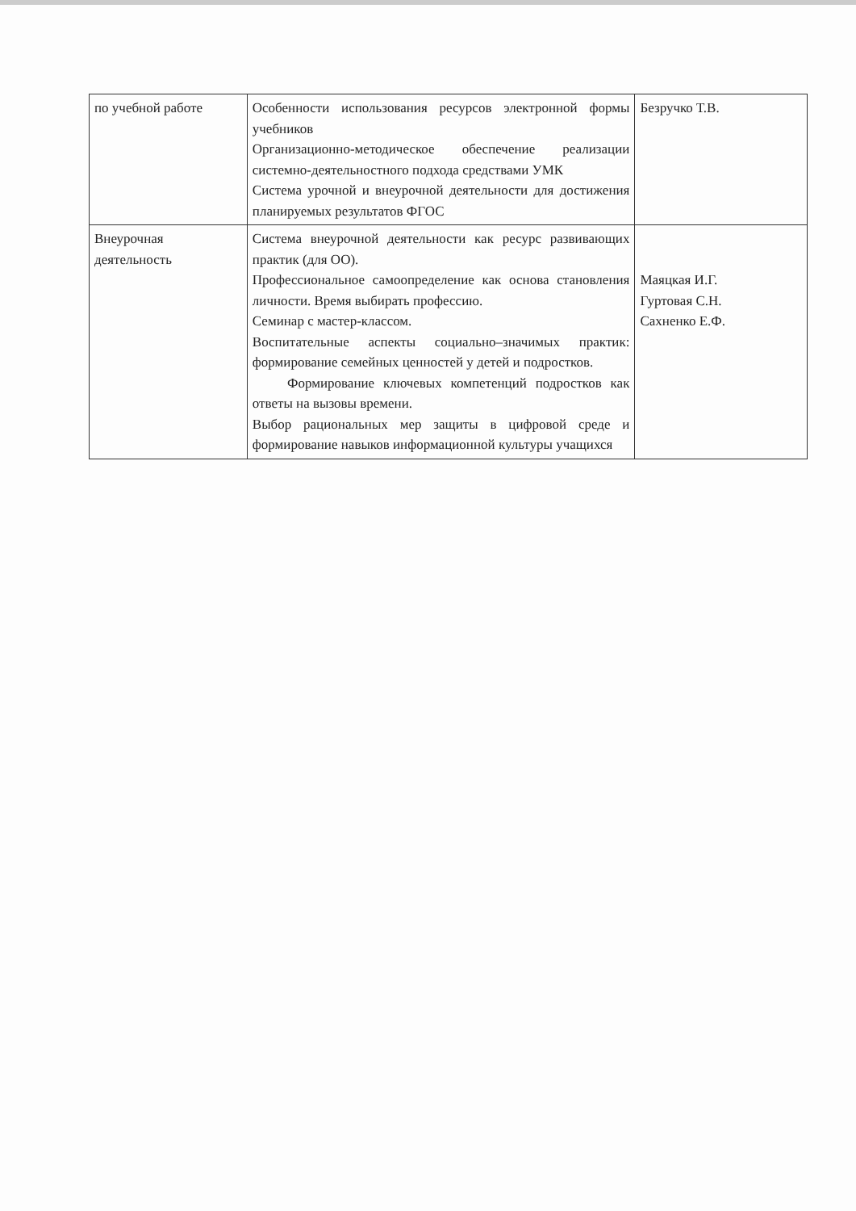| по учебной работе | Особенности использования ресурсов электронной формы учебников Организационно-методическое обеспечение реализации системно-деятельностного подхода средствами УМК Система урочной и внеурочной деятельности для достижения планируемых результатов ФГОС | Безручко Т.В. |
| Внеурочная деятельность | Система внеурочной деятельности как ресурс развивающих практик (для ОО). Профессиональное самоопределение как основа становления личности. Время выбирать профессию. Семинар с мастер-классом. Воспитательные аспекты социально–значимых практик: формирование семейных ценностей у детей и подростков. Формирование ключевых компетенций подростков как ответы на вызовы времени. Выбор рациональных мер защиты в цифровой среде и формирование навыков информационной культуры учащихся | Маяцкая И.Г. Гуртовая С.Н. Сахненко Е.Ф. |